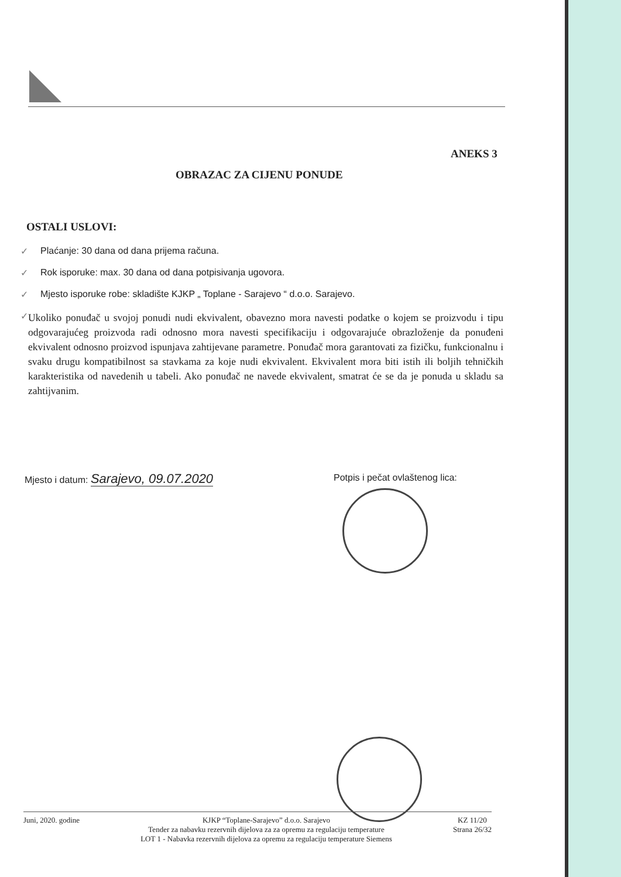ANEKS 3
OBRAZAC ZA CIJENU PONUDE
OSTALI USLOVI:
✓ Plaćanje: 30 dana od dana prijema računa.
✓ Rok isporuke: max. 30 dana od dana potpisivanja ugovora.
✓ Mjesto isporuke robe: skladište KJKP „ Toplane - Sarajevo “ d.o.o. Sarajevo.
✓ Ukoliko ponuđač u svojoj ponudi nudi ekvivalent, obavezno mora navesti podatke o kojem se proizvodu i tipu odgovarajućeg proizvoda radi odnosno mora navesti specifikaciju i odgovarajuće obrazloženje da ponuđeni ekvivalent odnosno proizvod ispunjava zahtijevane parametre. Ponuđač mora garantovati za fizičku, funkcionalnu i svaku drugu kompatibilnost sa stavkama za koje nudi ekvivalent. Ekvivalent mora biti istih ili boljih tehničkih karakteristika od navedenih u tabeli. Ako ponuđač ne navede ekvivalent, smatrat će se da je ponuda u skladu sa zahtijvanim.
Mjesto i datum: Sarajevo, 09.07.2020
Potpis i pečat ovlaštenog lica:
Juni, 2020. godine KJKP “Toplane-Sarajevo” d.o.o. Sarajevo
Tender za nabavku rezervnih dijelova za za opremu za regulaciju temperature
LOT 1 - Nabavka rezervnih dijelova za opremu za regulaciju temperature Siemens
KZ 11/20
Strana 26/32